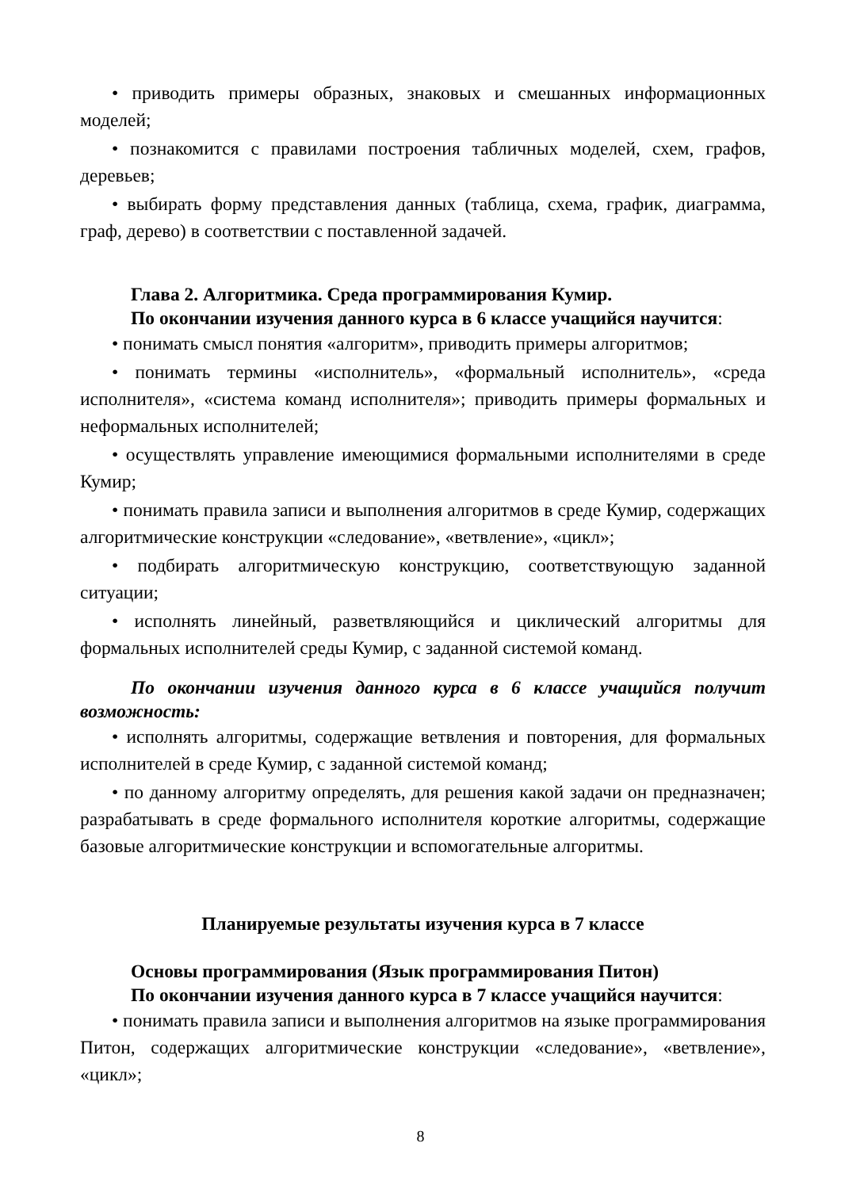• приводить примеры образных, знаковых и смешанных информационных моделей;
• познакомится с правилами построения табличных моделей, схем, графов, деревьев;
• выбирать форму представления данных (таблица, схема, график, диаграмма, граф, дерево) в соответствии с поставленной задачей.
Глава 2. Алгоритмика. Среда программирования Кумир.
По окончании изучения данного курса в 6 классе учащийся научится:
• понимать смысл понятия «алгоритм», приводить примеры алгоритмов;
• понимать термины «исполнитель», «формальный исполнитель», «среда исполнителя», «система команд исполнителя»; приводить примеры формальных и неформальных исполнителей;
• осуществлять управление имеющимися формальными исполнителями в среде Кумир;
• понимать правила записи и выполнения алгоритмов в среде Кумир, содержащих алгоритмические конструкции «следование», «ветвление», «цикл»;
• подбирать алгоритмическую конструкцию, соответствующую заданной ситуации;
• исполнять линейный, разветвляющийся и циклический алгоритмы для формальных исполнителей среды Кумир, с заданной системой команд.
По окончании изучения данного курса в 6 классе учащийся получит возможность:
• исполнять алгоритмы, содержащие ветвления и повторения, для формальных исполнителей в среде Кумир, с заданной системой команд;
• по данному алгоритму определять, для решения какой задачи он предназначен; разрабатывать в среде формального исполнителя короткие алгоритмы, содержащие базовые алгоритмические конструкции и вспомогательные алгоритмы.
Планируемые результаты изучения курса в 7 классе
Основы программирования (Язык программирования Питон)
По окончании изучения данного курса в 7 классе учащийся научится:
• понимать правила записи и выполнения алгоритмов на языке программирования Питон, содержащих алгоритмические конструкции «следование», «ветвление», «цикл»;
8